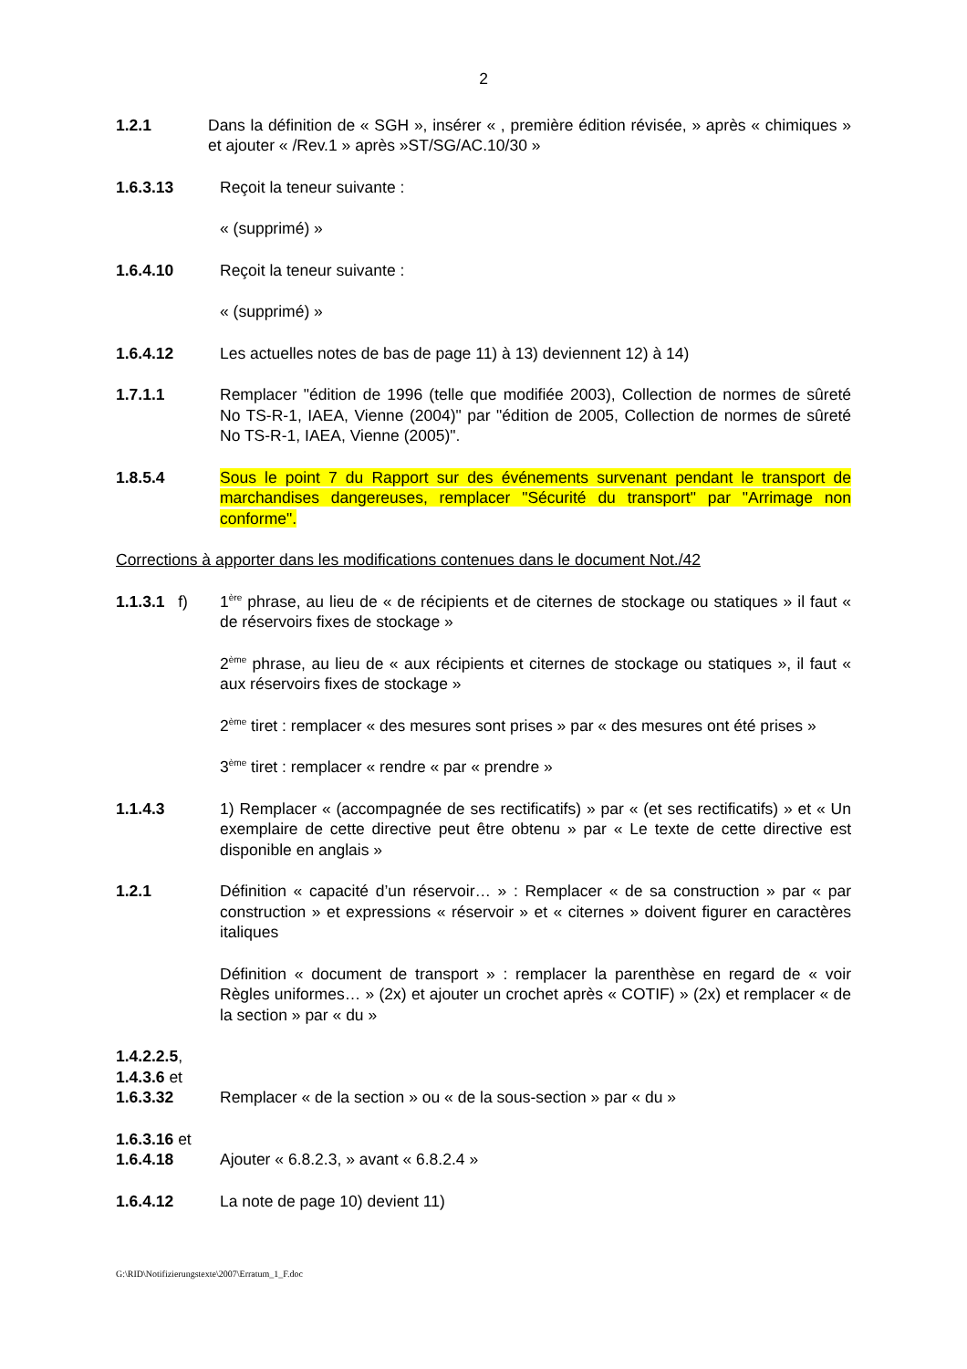2
1.2.1 Dans la définition de « SGH », insérer « , première édition révisée, » après « chimiques » et ajouter « /Rev.1 » après »ST/SG/AC.10/30 »
1.6.3.13 Reçoit la teneur suivante :
« (supprimé) »
1.6.4.10 Reçoit la teneur suivante :
« (supprimé) »
1.6.4.12 Les actuelles notes de bas de page 11) à 13) deviennent 12) à 14)
1.7.1.1 Remplacer "édition de 1996 (telle que modifiée 2003), Collection de normes de sûreté No TS-R-1, IAEA, Vienne (2004)" par "édition de 2005, Collection de normes de sûreté No TS-R-1, IAEA, Vienne (2005)".
1.8.5.4 Sous le point 7 du Rapport sur des événements survenant pendant le transport de marchandises dangereuses, remplacer "Sécurité du transport" par "Arrimage non conforme".
Corrections à apporter dans les modifications contenues dans le document Not./42
1.1.3.1 f)
1<sup>ère</sup> phrase, au lieu de « de récipients et de citernes de stockage ou statiques » il faut « de réservoirs fixes de stockage »
2<sup>ème</sup> phrase, au lieu de « aux récipients et citernes de stockage ou statiques », il faut « aux réservoirs fixes de stockage »
2<sup>ème</sup> tiret : remplacer « des mesures sont prises » par « des mesures ont été prises »
3<sup>ème</sup> tiret : remplacer « rendre « par « prendre »
1.1.4.3 1) Remplacer « (accompagnée de ses rectificatifs) » par « (et ses rectificatifs) » et « Un exemplaire de cette directive peut être obtenu » par « Le texte de cette directive est disponible en anglais »
1.2.1 Définition « capacité d’un réservoir… » : Remplacer « de sa construction » par « par construction » et expressions « réservoir » et « citernes » doivent figurer en caractères italiques
Définition « document de transport » : remplacer la parenthèse en regard de « voir Règles uniformes… » (2x) et ajouter un crochet après « COTIF) » (2x) et remplacer « de la section » par « du »
1.4.2.2.5,
1.4.3.6 et
1.6.3.32
Remplacer « de la section » ou « de la sous-section » par « du »
1.6.3.16 et
1.6.4.18
Ajouter « 6.8.2.3, » avant « 6.8.2.4 »
1.6.4.12 La note de page 10) devient 11)
G:\RID\Notifizierungstexte\2007\Erratum_1_F.doc